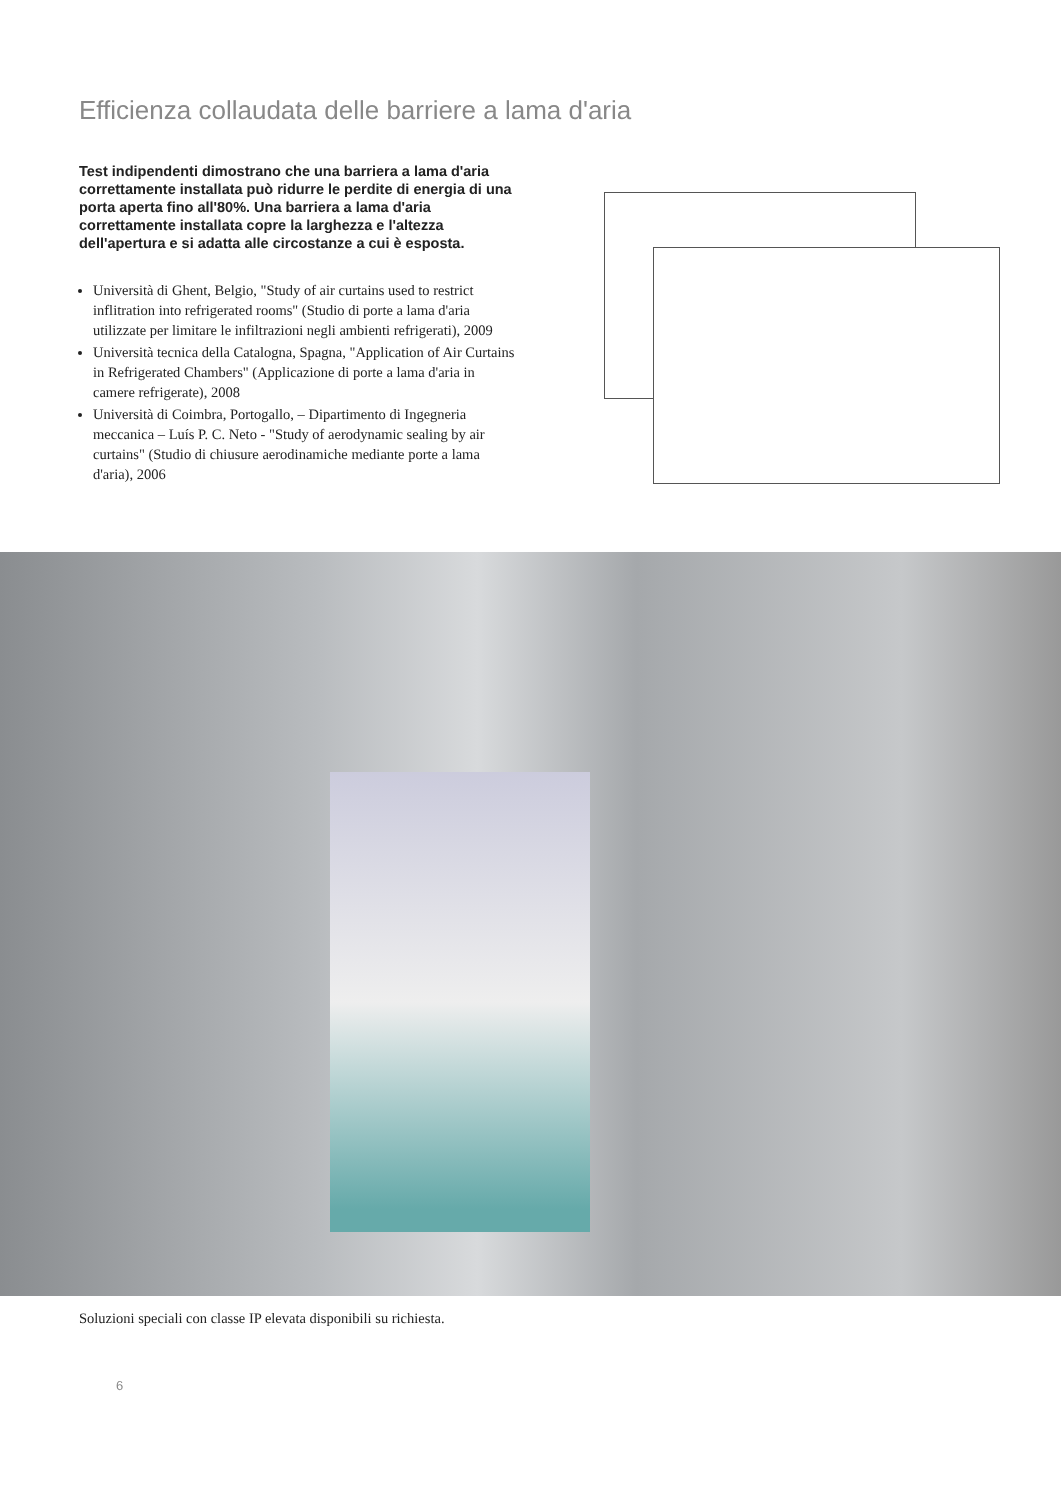Efficienza collaudata delle barriere a lama d'aria
Test indipendenti dimostrano che una barriera a lama d'aria correttamente installata può ridurre le perdite di energia di una porta aperta fino all'80%. Una barriera a lama d'aria correttamente installata copre la larghezza e l'altezza dell'apertura e si adatta alle circostanze a cui è esposta.
Università di Ghent, Belgio, "Study of air curtains used to restrict inflitration into refrigerated rooms" (Studio di porte a lama d'aria utilizzate per limitare le infiltrazioni negli ambienti refrigerati), 2009
Università tecnica della Catalogna, Spagna, "Application of Air Curtains in Refrigerated Chambers" (Applicazione di porte a lama d'aria in camere refrigerate), 2008
Università di Coimbra, Portogallo, – Dipartimento di Ingegneria meccanica – Luís P. C. Neto - "Study of aerodynamic sealing by air curtains" (Studio di chiusure aerodinamiche mediante porte a lama d'aria), 2006
Soluzioni speciali con classe IP elevata disponibili su richiesta.
6